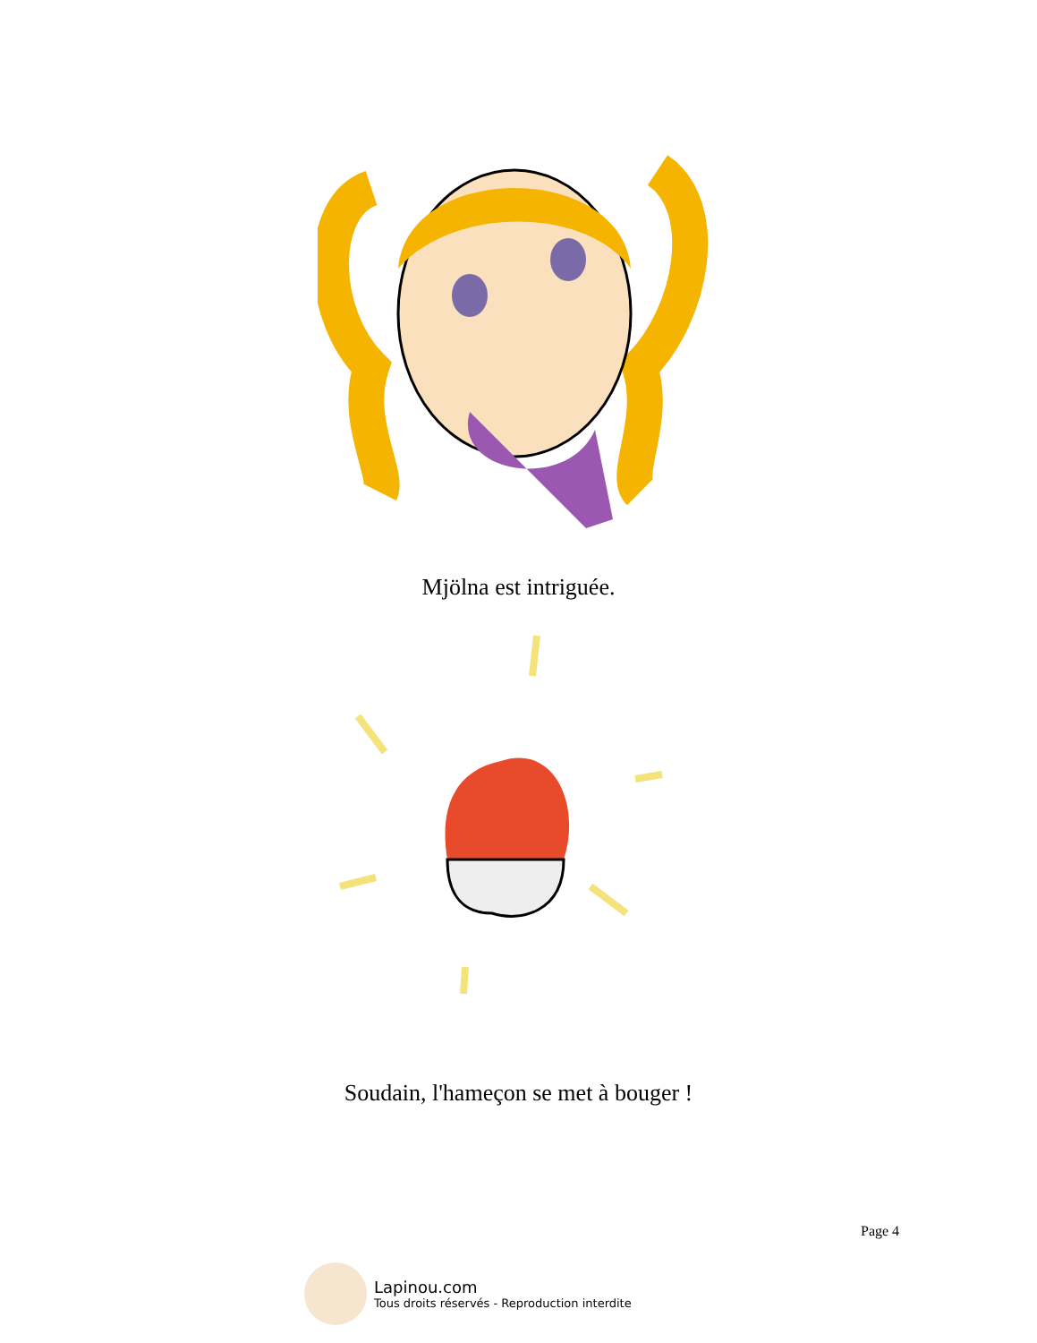Mjölna est intriguée.
Soudain, l'hameçon se met à bouger !
Page 4
Lapinou.com
Tous droits réservés - Reproduction interdite